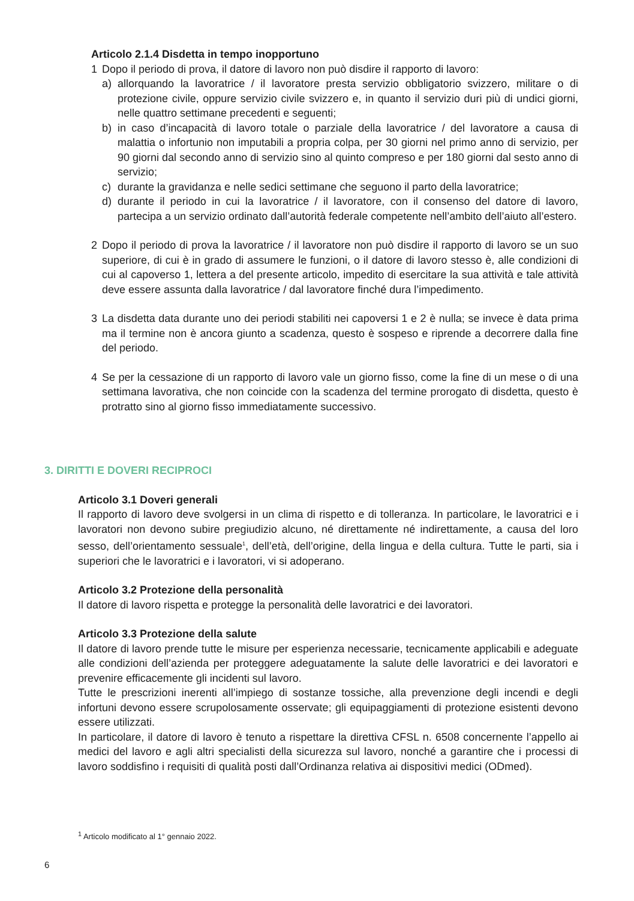Articolo 2.1.4 Disdetta in tempo inopportuno
1 Dopo il periodo di prova, il datore di lavoro non può disdire il rapporto di lavoro:
a) allorquando la lavoratrice / il lavoratore presta servizio obbligatorio svizzero, militare o di protezione civile, oppure servizio civile svizzero e, in quanto il servizio duri più di undici giorni, nelle quattro settimane precedenti e seguenti;
b) in caso d’incapacità di lavoro totale o parziale della lavoratrice / del lavoratore a causa di malattia o infortunio non imputabili a propria colpa, per 30 giorni nel primo anno di servizio, per 90 giorni dal secondo anno di servizio sino al quinto compreso e per 180 giorni dal sesto anno di servizio;
c) durante la gravidanza e nelle sedici settimane che seguono il parto della lavoratrice;
d) durante il periodo in cui la lavoratrice / il lavoratore, con il consenso del datore di lavoro, partecipa a un servizio ordinato dall’autorità federale competente nell’ambito dell’aiuto all’estero.
2 Dopo il periodo di prova la lavoratrice / il lavoratore non può disdire il rapporto di lavoro se un suo superiore, di cui è in grado di assumere le funzioni, o il datore di lavoro stesso è, alle condizioni di cui al capoverso 1, lettera a del presente articolo, impedito di esercitare la sua attività e tale attività deve essere assunta dalla lavoratrice / dal lavoratore finché dura l’impedimento.
3 La disdetta data durante uno dei periodi stabiliti nei capoversi 1 e 2 è nulla; se invece è data prima ma il termine non è ancora giunto a scadenza, questo è sospeso e riprende a decorrere dalla fine del periodo.
4 Se per la cessazione di un rapporto di lavoro vale un giorno fisso, come la fine di un mese o di una settimana lavorativa, che non coincide con la scadenza del termine prorogato di disdetta, questo è protratto sino al giorno fisso immediatamente successivo.
3. DIRITTI E DOVERI RECIPROCI
Articolo 3.1 Doveri generali
Il rapporto di lavoro deve svolgersi in un clima di rispetto e di tolleranza. In particolare, le lavoratrici e i lavoratori non devono subire pregiudizio alcuno, né direttamente né indirettamente, a causa del loro sesso, dell’orientamento sessuale<sup>1</sup>, dell’età, dell’origine, della lingua e della cultura. Tutte le parti, sia i superiori che le lavoratrici e i lavoratori, vi si adoperano.
Articolo 3.2 Protezione della personalità
Il datore di lavoro rispetta e protegge la personalità delle lavoratrici e dei lavoratori.
Articolo 3.3 Protezione della salute
Il datore di lavoro prende tutte le misure per esperienza necessarie, tecnicamente applicabili e adeguate alle condizioni dell’azienda per proteggere adeguatamente la salute delle lavoratrici e dei lavoratori e prevenire efficacemente gli incidenti sul lavoro.
Tutte le prescrizioni inerenti all’impiego di sostanze tossiche, alla prevenzione degli incendi e degli infortuni devono essere scrupolosamente osservate; gli equipaggiamenti di protezione esistenti devono essere utilizzati.
In particolare, il datore di lavoro è tenuto a rispettare la direttiva CFSL n. 6508 concernente l’appello ai medici del lavoro e agli altri specialisti della sicurezza sul lavoro, nonché a garantire che i processi di lavoro soddisfino i requisiti di qualità posti dall’Ordinanza relativa ai dispositivi medici (ODmed).
<sup>1</sup> Articolo modificato al 1° gennaio 2022.
6